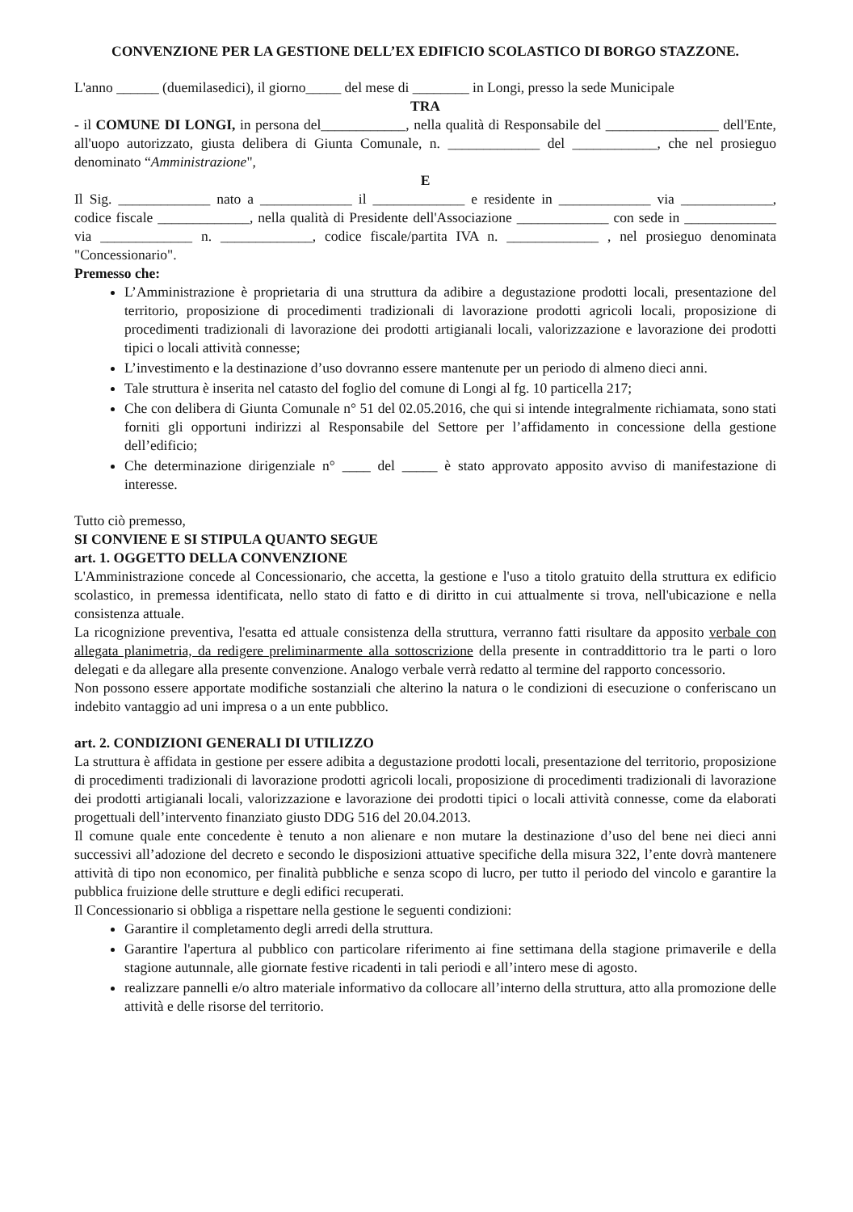CONVENZIONE PER LA GESTIONE DELL’EX EDIFICIO SCOLASTICO DI BORGO STAZZONE.
L'anno ______ (duemilasedici), il giorno_____ del mese di ________ in Longi, presso la sede Municipale
TRA
- il COMUNE DI LONGI, in persona del____________, nella qualità di Responsabile del ________________ dell'Ente, all'uopo autorizzato, giusta delibera di Giunta Comunale, n. _____________ del ____________, che nel prosieguo denominato “Amministrazione",
E
Il Sig. _____________ nato a _____________ il _____________ e residente in _____________ via _____________, codice fiscale _____________, nella qualità di Presidente dell'Associazione _____________ con sede in _____________ via _____________ n. _____________, codice fiscale/partita IVA n. _____________ , nel prosieguo denominata "Concessionario".
Premesso che:
L’Amministrazione è proprietaria di una struttura da adibire a degustazione prodotti locali, presentazione del territorio, proposizione di procedimenti tradizionali di lavorazione prodotti agricoli locali, proposizione di procedimenti tradizionali di lavorazione dei prodotti artigianali locali, valorizzazione e lavorazione dei prodotti tipici o locali attività connesse;
L’investimento e la destinazione d’uso dovranno essere mantenute per un periodo di almeno dieci anni.
Tale struttura è inserita nel catasto del foglio del comune di Longi al fg. 10 particella 217;
Che con delibera di Giunta Comunale n° 51 del 02.05.2016, che qui si intende integralmente richiamata, sono stati forniti gli opportuni indirizzi al Responsabile del Settore per l’affidamento in concessione della gestione dell’edificio;
Che determinazione dirigenziale n° ____ del _____ è stato approvato apposito avviso di manifestazione di interesse.
Tutto ciò premesso,
SI CONVIENE E SI STIPULA QUANTO SEGUE
art. 1. OGGETTO DELLA CONVENZIONE
L'Amministrazione concede al Concessionario, che accetta, la gestione e l'uso a titolo gratuito della struttura ex edificio scolastico, in premessa identificata, nello stato di fatto e di diritto in cui attualmente si trova, nell'ubicazione e nella consistenza attuale.
La ricognizione preventiva, l'esatta ed attuale consistenza della struttura, verranno fatti risultare da apposito verbale con allegata planimetria, da redigere preliminarmente alla sottoscrizione della presente in contraddittorio tra le parti o loro delegati e da allegare alla presente convenzione. Analogo verbale verrà redatto al termine del rapporto concessorio.
Non possono essere apportate modifiche sostanziali che alterino la natura o le condizioni di esecuzione o conferiscano un indebito vantaggio ad uni impresa o a un ente pubblico.
art. 2. CONDIZIONI GENERALI DI UTILIZZO
La struttura è affidata in gestione per essere adibita a degustazione prodotti locali, presentazione del territorio, proposizione di procedimenti tradizionali di lavorazione prodotti agricoli locali, proposizione di procedimenti tradizionali di lavorazione dei prodotti artigianali locali, valorizzazione e lavorazione dei prodotti tipici o locali attività connesse, come da elaborati progettuali dell’intervento finanziato giusto DDG 516 del 20.04.2013.
Il comune quale ente concedente è tenuto a non alienare e non mutare la destinazione d’uso del bene nei dieci anni successivi all’adozione del decreto e secondo le disposizioni attuative specifiche della misura 322, l’ente dovrà mantenere attività di tipo non economico, per finalità pubbliche e senza scopo di lucro, per tutto il periodo del vincolo e garantire la pubblica fruizione delle strutture e degli edifici recuperati.
Il Concessionario si obbliga a rispettare nella gestione le seguenti condizioni:
Garantire il completamento degli arredi della struttura.
Garantire l'apertura al pubblico con particolare riferimento ai fine settimana della stagione primaverile e della stagione autunnale, alle giornate festive ricadenti in tali periodi e all’intero mese di agosto.
realizzare pannelli e/o altro materiale informativo da collocare all’interno della struttura, atto alla promozione delle attività e delle risorse del territorio.